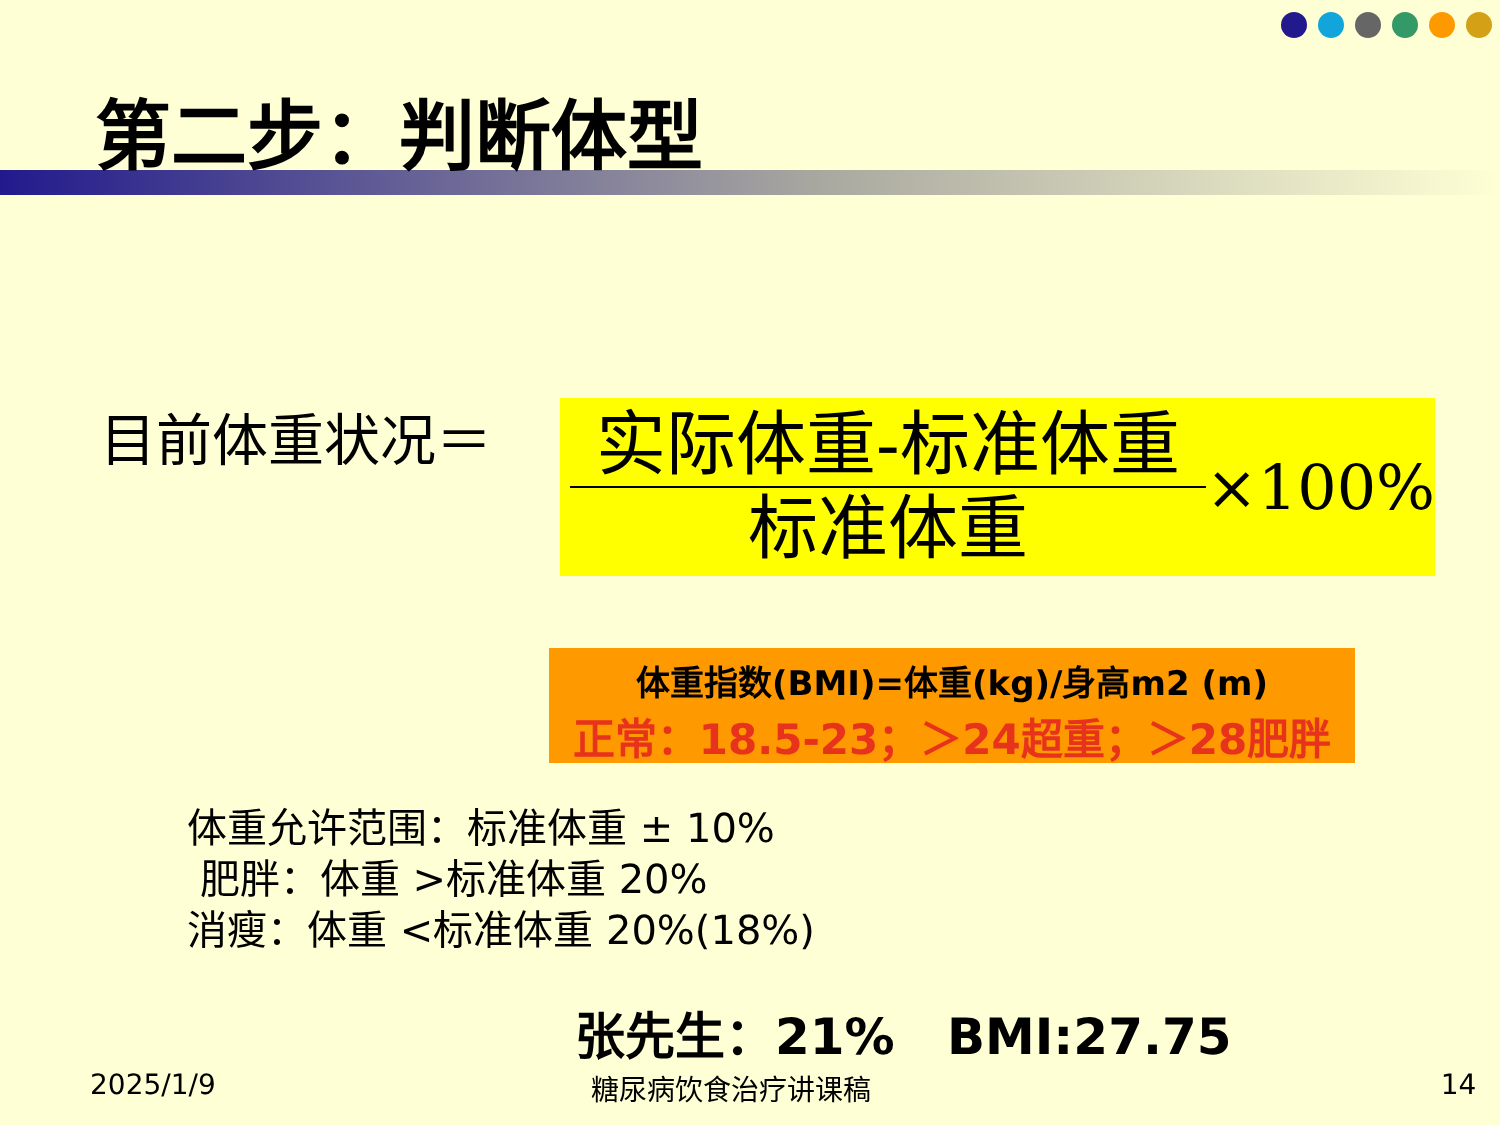第二步：判断体型
目前体重状况＝
实际体重-标准体重
标准体重
×100%
体重指数(BMI)=体重(kg)/身高m2 (m)
正常：18.5-23；＞24超重；＞28肥胖
体重允许范围：标准体重 ± 10%
肥胖：体重 >标准体重 20%
消瘦：体重 <标准体重 20%(18%)
张先生：21% BMI:27.75
2025/1/9 糖尿病饮食治疗讲课稿 14